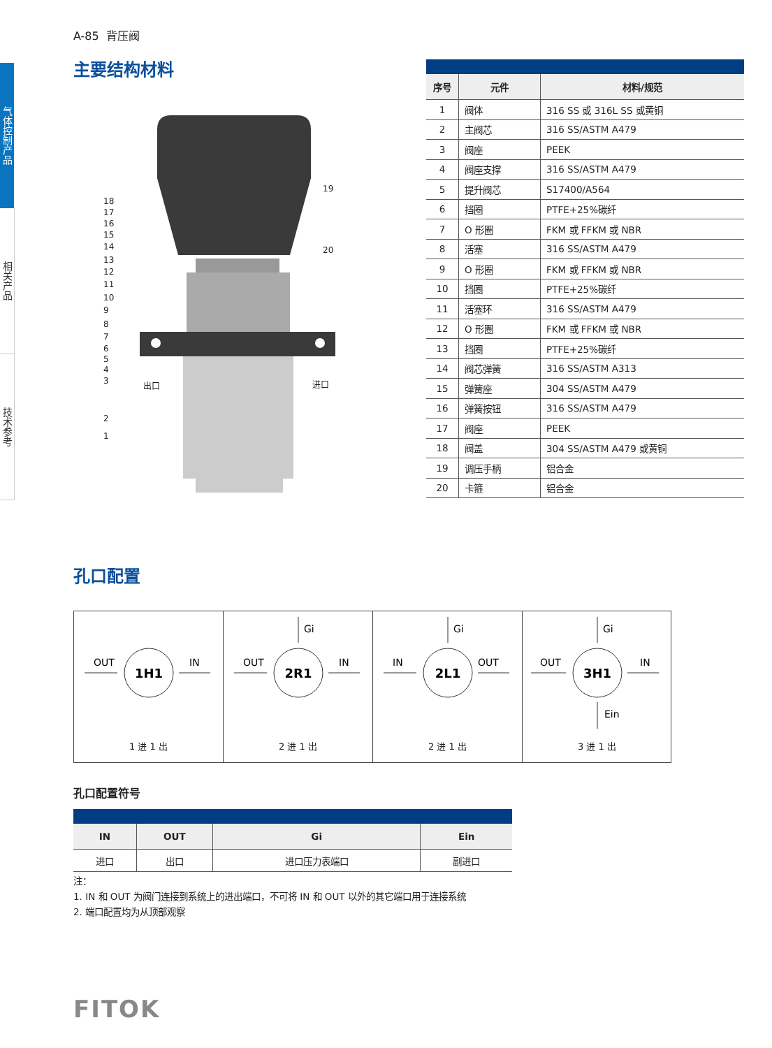气体控制产品
相关产品
技术参考
A-85 背压阀
主要结构材料
18
17
16
15
14
13
12
11
10
9
8
7
6
5
4
3
2
1
19
20
出口
进口
| 序号 | 元件 | 材料/规范 |
| --- | --- | --- |
| 1 | 阀体 | 316 SS 或 316L SS 或黄铜 |
| 2 | 主阀芯 | 316 SS/ASTM A479 |
| 3 | 阀座 | PEEK |
| 4 | 阀座支撑 | 316 SS/ASTM A479 |
| 5 | 提升阀芯 | S17400/A564 |
| 6 | 挡圈 | PTFE+25%碳纤 |
| 7 | O 形圈 | FKM 或 FFKM 或 NBR |
| 8 | 活塞 | 316 SS/ASTM A479 |
| 9 | O 形圈 | FKM 或 FFKM 或 NBR |
| 10 | 挡圈 | PTFE+25%碳纤 |
| 11 | 活塞环 | 316 SS/ASTM A479 |
| 12 | O 形圈 | FKM 或 FFKM 或 NBR |
| 13 | 挡圈 | PTFE+25%碳纤 |
| 14 | 阀芯弹簧 | 316 SS/ASTM A313 |
| 15 | 弹簧座 | 304 SS/ASTM A479 |
| 16 | 弹簧按钮 | 316 SS/ASTM A479 |
| 17 | 阀座 | PEEK |
| 18 | 阀盖 | 304 SS/ASTM A479 或黄铜 |
| 19 | 调压手柄 | 铝合金 |
| 20 | 卡箍 | 铝合金 |
孔口配置
1H1
OUT
IN
1 进 1 出
2R1
Gi
OUT
IN
2 进 1 出
2L1
Gi
IN
OUT
2 进 1 出
3H1
Gi
OUT
IN
Ein
3 进 1 出
孔口配置符号
| IN | OUT | Gi | Ein |
| --- | --- | --- | --- |
| 进口 | 出口 | 进口压力表端口 | 副进口 |
注：
1. IN 和 OUT 为阀门连接到系统上的进出端口，不可将 IN 和 OUT 以外的其它端口用于连接系统
2. 端口配置均为从顶部观察
FITOK